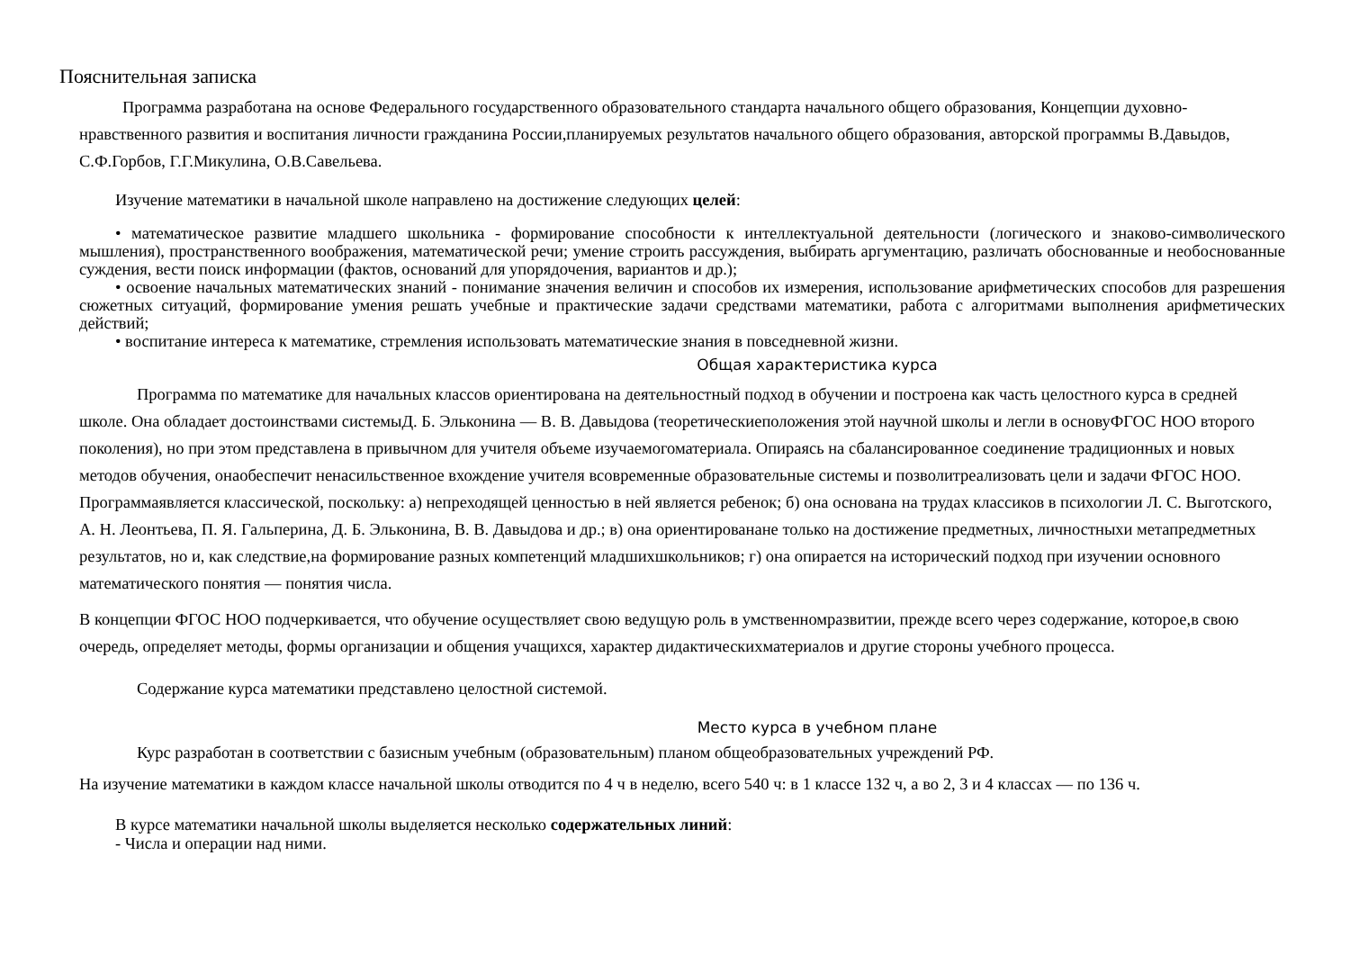Пояснительная записка
Программа разработана на основе Федерального государственного образовательного стандарта начального общего образования, Концепции духовно-нравственного развития и воспитания личности гражданина России,планируемых результатов начального общего образования, авторской программы В.Давыдов, С.Ф.Горбов, Г.Г.Микулина, О.В.Савельева.
Изучение математики в начальной школе направлено на достижение следующих целей:
• математическое развитие младшего школьника - формирование способности к интеллектуальной деятельности (логического и знаково-символического мышления), пространственного воображения, математической речи; умение строить рассуждения, выбирать аргументацию, различать обоснованные и необоснованные суждения, вести поиск информации (фактов, оснований для упорядочения, вариантов и др.);
• освоение начальных математических знаний - понимание значения величин и способов их измерения, использование арифметических способов для разрешения сюжетных ситуаций, формирование умения решать учебные и практические задачи средствами математики, работа с алгоритмами выполнения арифметических действий;
• воспитание интереса к математике, стремления использовать математические знания в повседневной жизни.
Общая характеристика курса
Программа по математике для начальных классов ориентирована на деятельностный подход в обучении и построена как часть целостного курса в средней школе. Она обладает достоинствами системыД. Б. Эльконина — В. В. Давыдова (теоретическиеположения этой научной школы и легли в основуФГОС НОО второго поколения), но при этом представлена в привычном для учителя объеме изучаемогоматериала. Опираясь на сбалансированное соединение традиционных и новых методов обучения, онаобеспечит ненасильственное вхождение учителя всовременные образовательные системы и позволитреализовать цели и задачи ФГОС НОО. Программаявляется классической, поскольку: а) непреходящей ценностью в ней является ребенок; б) она основана на трудах классиков в психологии Л. С. Выготского, А. Н. Леонтьева, П. Я. Гальперина, Д. Б. Эльконина, В. В. Давыдова и др.; в) она ориентированане только на достижение предметных, личностныхи метапредметных результатов, но и, как следствие,на формирование разных компетенций младшихшкольников; г) она опирается на исторический подход при изучении основного математического понятия — понятия числа.
В концепции ФГОС НОО подчеркивается, что обучение осуществляет свою ведущую роль в умственномразвитии, прежде всего через содержание, которое,в свою очередь, определяет методы, формы организации и общения учащихся, характер дидактическихматериалов и другие стороны учебного процесса.
Содержание курса математики представлено целостной системой.
Место курса в учебном плане
Курс разработан в соответствии с базисным учебным (образовательным) планом общеобразовательных учреждений РФ.
На изучение математики в каждом классе начальной школы отводится по 4 ч в неделю, всего 540 ч: в 1 классе 132 ч, а во 2, 3 и 4 классах — по 136 ч.
В курсе математики начальной школы выделяется несколько содержательных линий:
- Числа и операции над ними.